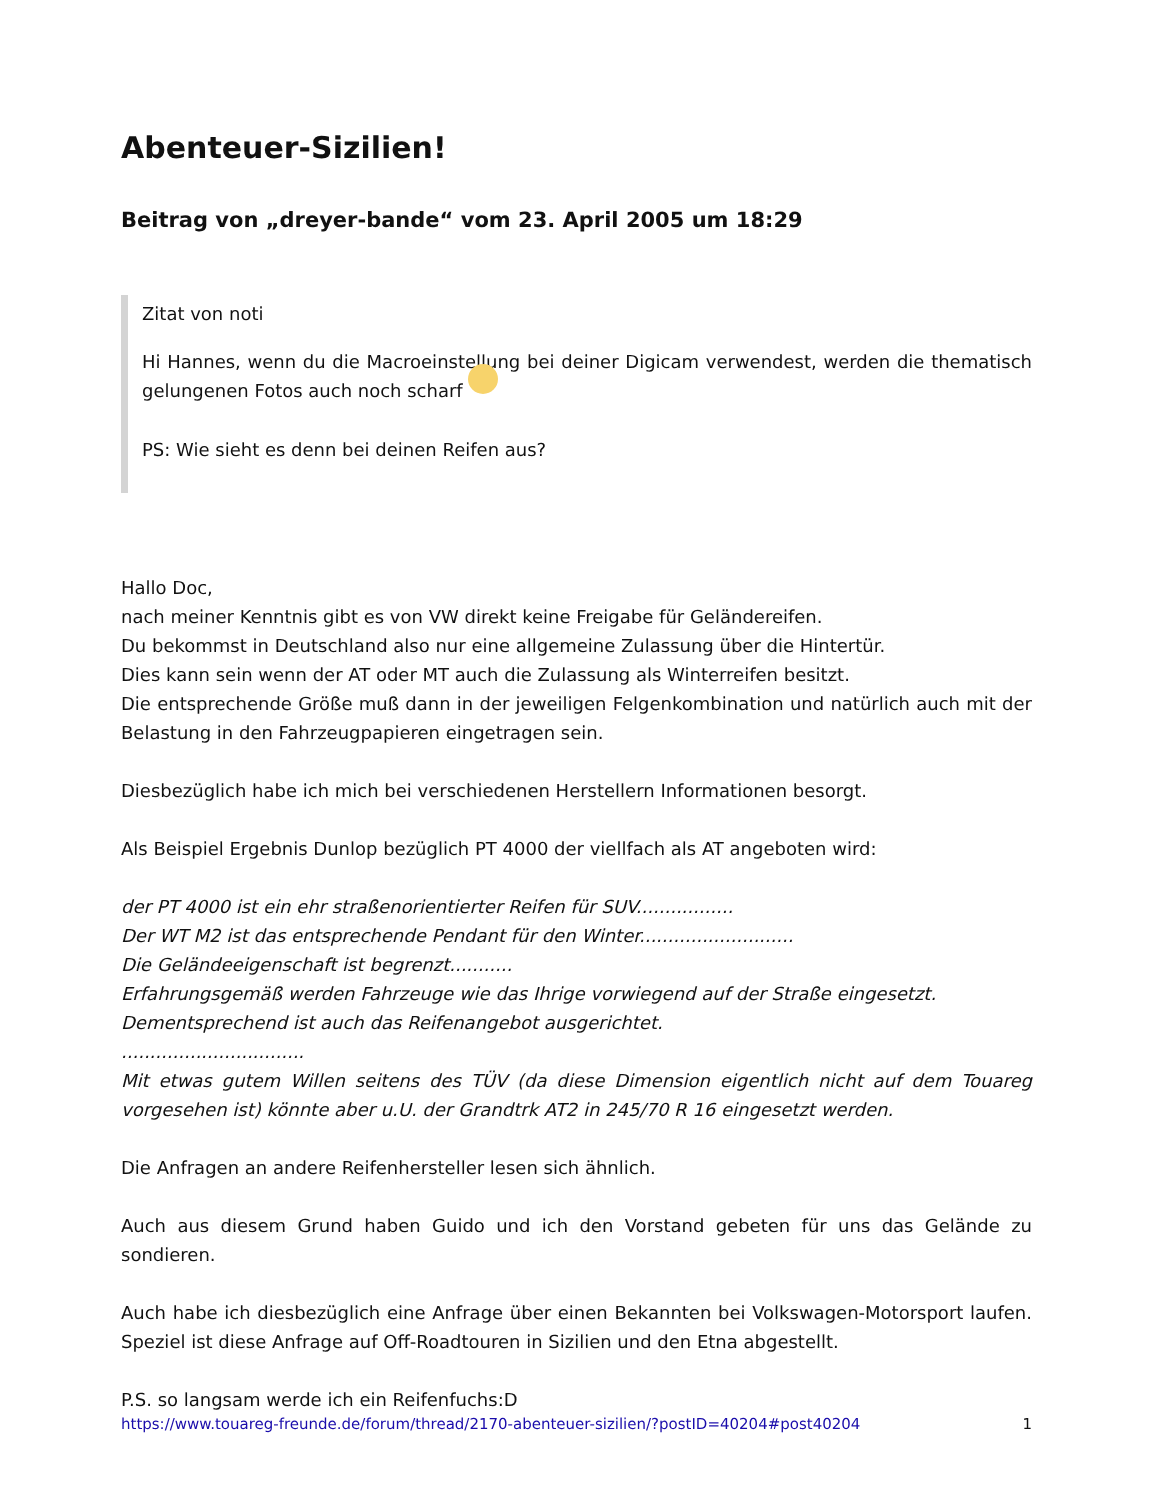Abenteuer-Sizilien!
Beitrag von „dreyer-bande“ vom 23. April 2005 um 18:29
Zitat von noti
Hi Hannes, wenn du die Macroeinstellung bei deiner Digicam verwendest, werden die thematisch gelungenen Fotos auch noch scharf
PS: Wie sieht es denn bei deinen Reifen aus?
Hallo Doc,
nach meiner Kenntnis gibt es von VW direkt keine Freigabe für Geländereifen.
Du bekommst in Deutschland also nur eine allgemeine Zulassung über die Hintertür.
Dies kann sein wenn der AT oder MT auch die Zulassung als Winterreifen besitzt.
Die entsprechende Größe muß dann in der jeweiligen Felgenkombination und natürlich auch mit der Belastung in den Fahrzeugpapieren eingetragen sein.
Diesbezüglich habe ich mich bei verschiedenen Herstellern Informationen besorgt.
Als Beispiel Ergebnis Dunlop bezüglich PT 4000 der viellfach als AT angeboten wird:
der PT 4000 ist ein ehr straßenorientierter Reifen für SUV.................
Der WT M2 ist das entsprechende Pendant für den Winter...........................
Die Geländeeigenschaft ist begrenzt...........
Erfahrungsgemäß werden Fahrzeuge wie das Ihrige vorwiegend auf der Straße eingesetzt.
Dementsprechend ist auch das Reifenangebot ausgerichtet.
................................
Mit etwas gutem Willen seitens des TÜV (da diese Dimension eigentlich nicht auf dem Touareg vorgesehen ist) könnte aber u.U. der Grandtrk AT2 in 245/70 R 16 eingesetzt werden.
Die Anfragen an andere Reifenhersteller lesen sich ähnlich.
Auch aus diesem Grund haben Guido und ich den Vorstand gebeten für uns das Gelände zu sondieren.
Auch habe ich diesbezüglich eine Anfrage über einen Bekannten bei Volkswagen-Motorsport laufen. Speziel ist diese Anfrage auf Off-Roadtouren in Sizilien und den Etna abgestellt.
P.S. so langsam werde ich ein Reifenfuchs:D
https://www.touareg-freunde.de/forum/thread/2170-abenteuer-sizilien/?postID=40204#post40204 1